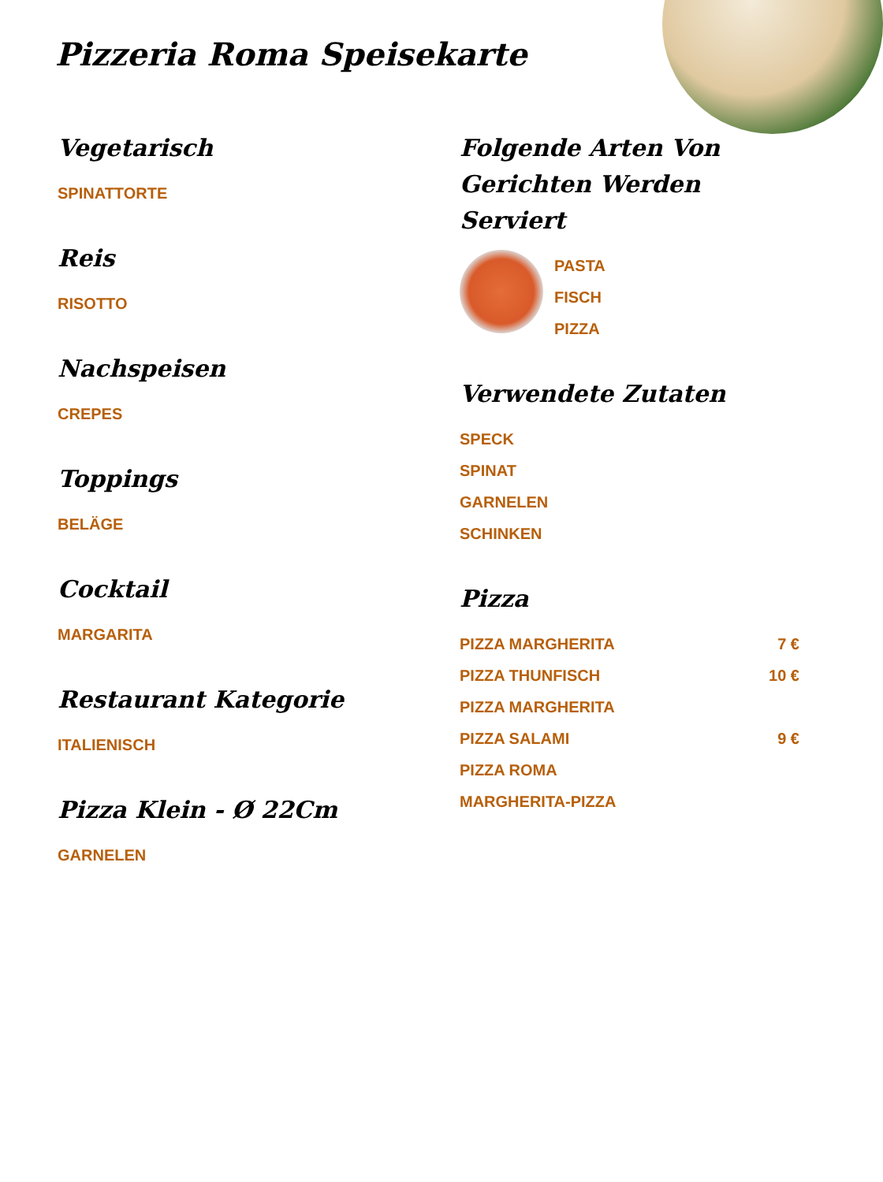Pizzeria Roma Speisekarte
Vegetarisch
SPINATTORTE
Reis
RISOTTO
Nachspeisen
CREPES
Toppings
BELÄGE
Cocktail
MARGARITA
Restaurant Kategorie
ITALIENISCH
Pizza Klein - Ø 22Cm
GARNELEN
Folgende Arten Von Gerichten Werden Serviert
PASTA
FISCH
PIZZA
Verwendete Zutaten
SPECK
SPINAT
GARNELEN
SCHINKEN
Pizza
PIZZA MARGHERITA 7 €
PIZZA THUNFISCH 10 €
PIZZA MARGHERITA
PIZZA SALAMI 9 €
PIZZA ROMA
MARGHERITA-PIZZA